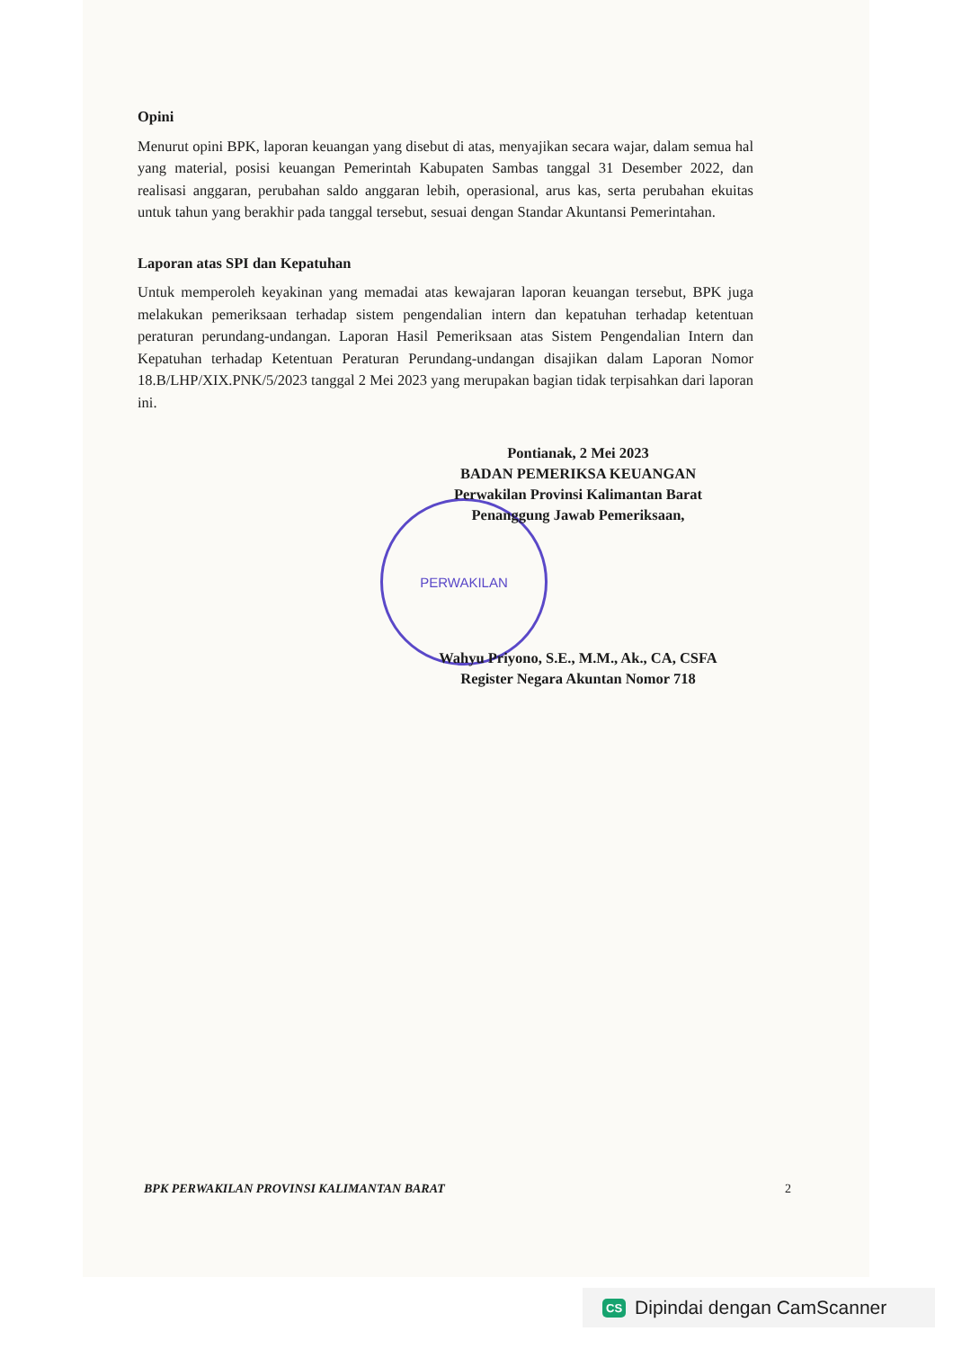Opini
Menurut opini BPK, laporan keuangan yang disebut di atas, menyajikan secara wajar, dalam semua hal yang material, posisi keuangan Pemerintah Kabupaten Sambas tanggal 31 Desember 2022, dan realisasi anggaran, perubahan saldo anggaran lebih, operasional, arus kas, serta perubahan ekuitas untuk tahun yang berakhir pada tanggal tersebut, sesuai dengan Standar Akuntansi Pemerintahan.
Laporan atas SPI dan Kepatuhan
Untuk memperoleh keyakinan yang memadai atas kewajaran laporan keuangan tersebut, BPK juga melakukan pemeriksaan terhadap sistem pengendalian intern dan kepatuhan terhadap ketentuan peraturan perundang-undangan. Laporan Hasil Pemeriksaan atas Sistem Pengendalian Intern dan Kepatuhan terhadap Ketentuan Peraturan Perundang-undangan disajikan dalam Laporan Nomor 18.B/LHP/XIX.PNK/5/2023 tanggal 2 Mei 2023 yang merupakan bagian tidak terpisahkan dari laporan ini.
Pontianak, 2 Mei 2023
BADAN PEMERIKSA KEUANGAN
Perwakilan Provinsi Kalimantan Barat
Penanggung Jawab Pemeriksaan,
PERWAKILAN
Wahyu Priyono, S.E., M.M., Ak., CA, CSFA
Register Negara Akuntan Nomor 718
BPK PERWAKILAN PROVINSI KALIMANTAN BARAT 2
CS Dipindai dengan CamScanner